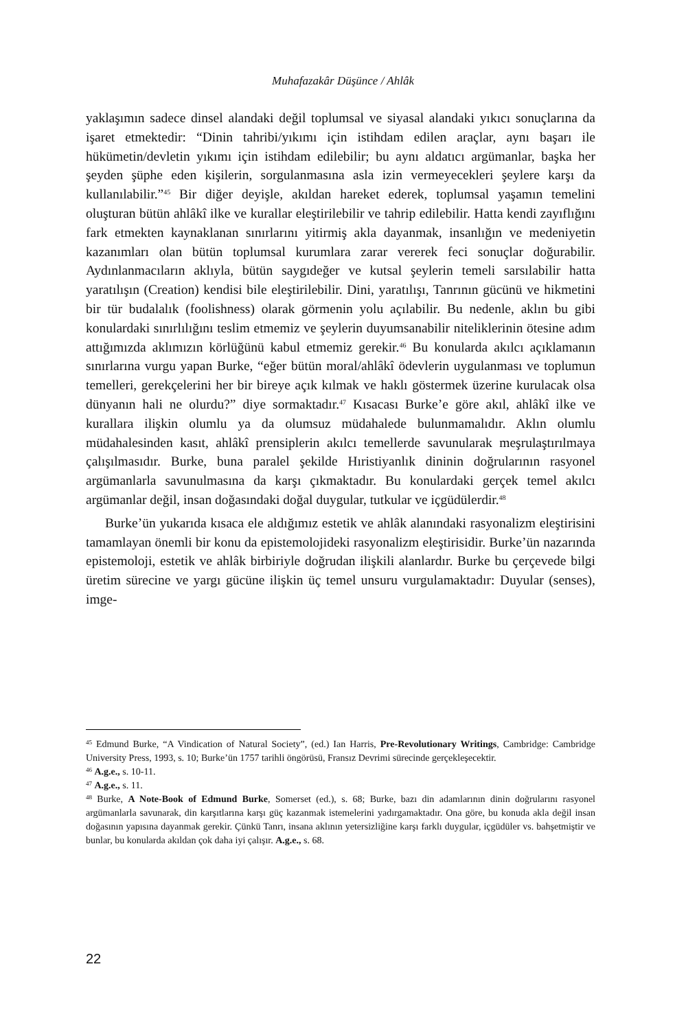Muhafazakâr Düşünce / Ahlâk
yaklaşımın sadece dinsel alandaki değil toplumsal ve siyasal alandaki yıkıcı sonuçlarına da işaret etmektedir: “Dinin tahribi/yıkımı için istihdam edilen araçlar, aynı başarı ile hükümetin/devletin yıkımı için istihdam edilebilir; bu aynı aldatıcı argümanlar, başka her şeyden şüphe eden kişilerin, sorgulanmasına asla izin vermeyecekleri şeylere karşı da kullanılabilir.”<sup>45</sup> Bir diğer deyişle, akıldan hareket ederek, toplumsal yaşamın temelini oluşturan bütün ahlâkî ilke ve kurallar eleştirilebilir ve tahrip edilebilir. Hatta kendi zayıflığını fark etmekten kaynaklanan sınırlarını yitirmiş akla dayanmak, insanlığın ve medeniyetin kazanımları olan bütün toplumsal kurumlara zarar vererek feci sonuçlar doğurabilir. Aydınlanmacıların aklıyla, bütün saygıdeğer ve kutsal şeylerin temeli sarsılabilir hatta yaratılışın (Creation) kendisi bile eleştirilebilir. Dini, yaratılışı, Tanrının gücünü ve hikmetini bir tür budalalık (foolishness) olarak görmenin yolu açılabilir. Bu nedenle, aklın bu gibi konulardaki sınırlılığını teslim etmemiz ve şeylerin duyumsanabilir niteliklerinin ötesine adım attığımızda aklımızın körlüğünü kabul etmemiz gerekir.<sup>46</sup> Bu konularda akılcı açıklamanın sınırlarına vurgu yapan Burke, “eğer bütün moral/ahlâkî ödevlerin uygulanması ve toplumun temelleri, gerekçelerini her bir bireye açık kılmak ve haklı göstermek üzerine kurulacak olsa dünyanın hali ne olurdu?” diye sormaktadır.<sup>47</sup> Kısacası Burke’e göre akıl, ahlâkî ilke ve kurallara ilişkin olumlu ya da olumsuz müdahalede bulunmamalıdır. Aklın olumlu müdahalesinden kasıt, ahlâkî prensiplerin akılcı temellerde savunularak meşrulaştırılmaya çalışılmasıdır. Burke, buna paralel şekilde Hıristiyanlık dininin doğrularının rasyonel argümanlarla savunulmasına da karşı çıkmaktadır. Bu konulardaki gerçek temel akılcı argümanlar değil, insan doğasındaki doğal duygular, tutkular ve içgüdülerdir.<sup>48</sup>
Burke’ün yukarıda kısaca ele aldığımız estetik ve ahlâk alanındaki rasyonalizm eleştirisini tamamlayan önemli bir konu da epistemolojideki rasyonalizm eleştirisidir. Burke’ün nazarında epistemoloji, estetik ve ahlâk birbiriyle doğrudan ilişkili alanlardır. Burke bu çerçevede bilgi üretim sürecine ve yargı gücüne ilişkin üç temel unsuru vurgulamaktadır: Duyular (senses), imge-
<sup>45</sup> Edmund Burke, “A Vindication of Natural Society”, (ed.) Ian Harris, Pre-Revolutionary Writings, Cambridge: Cambridge University Press, 1993, s. 10; Burke’ün 1757 tarihli öngörüsü, Fransız Devrimi sürecinde gerçekleşecektir.
<sup>46</sup> A.g.e., s. 10-11.
<sup>47</sup> A.g.e., s. 11.
<sup>48</sup> Burke, A Note-Book of Edmund Burke, Somerset (ed.), s. 68; Burke, bazı din adamlarının dinin doğrularını rasyonel argümanlarla savunarak, din karşıtlarına karşı güç kazanmak istemelerini yadırgamaktadır. Ona göre, bu konuda akla değil insan doğasının yapısına dayanmak gerekir. Çünkü Tanrı, insana aklının yetersizliğine karşı farklı duygular, içgüdüler vs. bahşetmiştir ve bunlar, bu konularda akıldan çok daha iyi çalışır. A.g.e., s. 68.
22